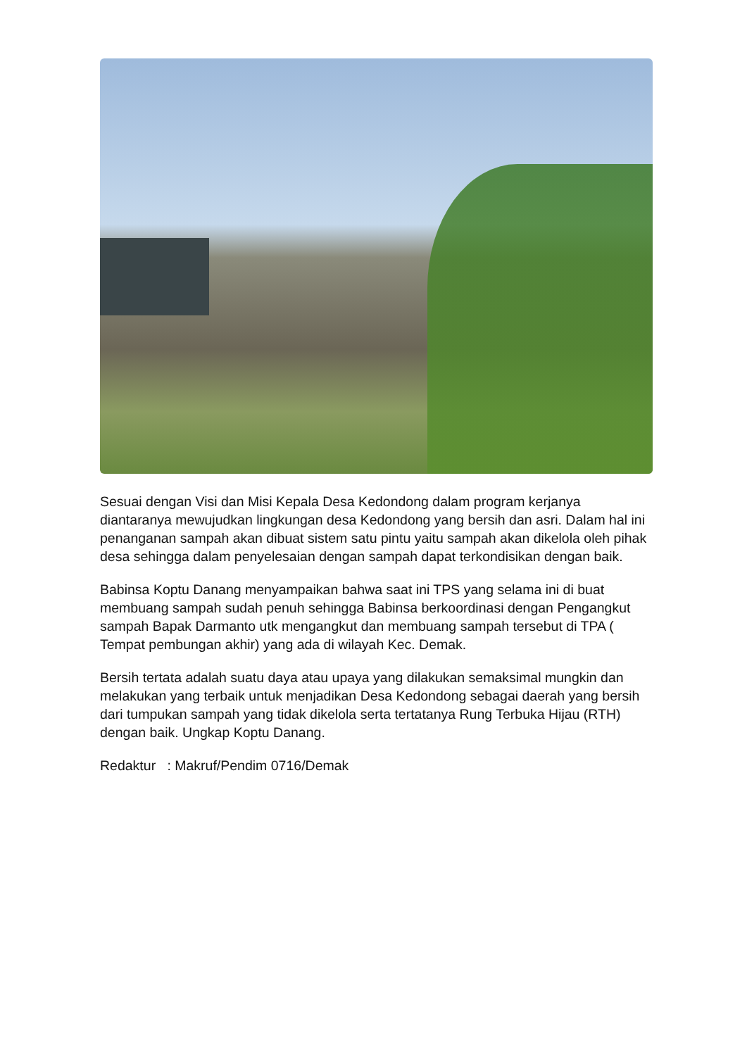Sesuai dengan Visi dan Misi Kepala Desa Kedondong dalam program kerjanya diantaranya mewujudkan lingkungan desa Kedondong yang bersih dan asri. Dalam hal ini penanganan sampah akan dibuat sistem satu pintu yaitu sampah akan dikelola oleh pihak desa sehingga dalam penyelesaian dengan sampah dapat terkondisikan dengan baik.
Babinsa Koptu Danang menyampaikan bahwa saat ini TPS yang selama ini di buat membuang sampah sudah penuh sehingga Babinsa berkoordinasi dengan Pengangkut sampah Bapak Darmanto utk mengangkut dan membuang sampah tersebut di TPA ( Tempat pembungan akhir) yang ada di wilayah Kec. Demak.
Bersih tertata adalah suatu daya atau upaya yang dilakukan semaksimal mungkin dan melakukan yang terbaik untuk menjadikan Desa Kedondong sebagai daerah yang bersih dari tumpukan sampah yang tidak dikelola serta tertatanya Rung Terbuka Hijau (RTH) dengan baik. Ungkap Koptu Danang.
Redaktur : Makruf/Pendim 0716/Demak